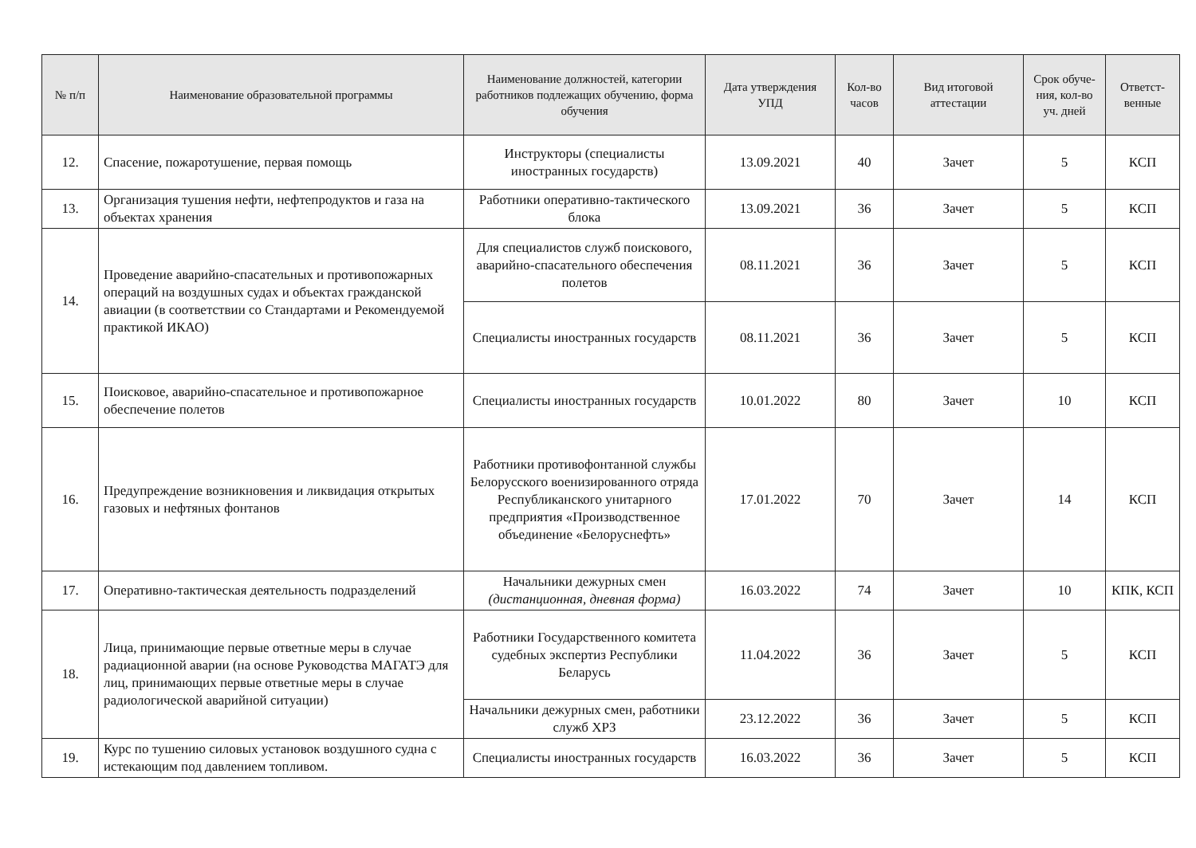| № п/п | Наименование образовательной программы | Наименование должностей, категории работников подлежащих обучению, форма обучения | Дата утверждения УПД | Кол-во часов | Вид итоговой аттестации | Срок обуче-ния, кол-во уч. дней | Ответст-венные |
| --- | --- | --- | --- | --- | --- | --- | --- |
| 12. | Спасение, пожаротушение, первая помощь | Инструкторы (специалисты иностранных государств) | 13.09.2021 | 40 | Зачет | 5 | КСП |
| 13. | Организация тушения нефти, нефтепродуктов и газа на объектах хранения | Работники оперативно-тактического блока | 13.09.2021 | 36 | Зачет | 5 | КСП |
| 14. | Проведение аварийно-спасательных и противопожарных операций на воздушных судах и объектах гражданской авиации (в соответствии со Стандартами и Рекомендуемой практикой ИКАО) | Для специалистов служб поискового, аварийно-спасательного обеспечения полетов | 08.11.2021 | 36 | Зачет | 5 | КСП |
| | | Специалисты иностранных государств | 08.11.2021 | 36 | Зачет | 5 | КСП |
| 15. | Поисковое, аварийно-спасательное и противопожарное обеспечение полетов | Специалисты иностранных государств | 10.01.2022 | 80 | Зачет | 10 | КСП |
| 16. | Предупреждение возникновения и ликвидация открытых газовых и нефтяных фонтанов | Работники противофонтанной службы Белорусского военизированного отряда Республиканского унитарного предприятия «Производственное объединение «Белоруснефть» | 17.01.2022 | 70 | Зачет | 14 | КСП |
| 17. | Оперативно-тактическая деятельность подразделений | Начальники дежурных смен (дистанционная, дневная форма) | 16.03.2022 | 74 | Зачет | 10 | КПК, КСП |
| 18. | Лица, принимающие первые ответные меры в случае радиационной аварии (на основе Руководства МАГАТЭ для лиц, принимающих первые ответные меры в случае радиологической аварийной ситуации) | Работники Государственного комитета судебных экспертиз Республики Беларусь | 11.04.2022 | 36 | Зачет | 5 | КСП |
| | | Начальники дежурных смен, работники служб ХРЗ | 23.12.2022 | 36 | Зачет | 5 | КСП |
| 19. | Курс по тушению силовых установок воздушного судна с истекающим под давлением топливом. | Специалисты иностранных государств | 16.03.2022 | 36 | Зачет | 5 | КСП |